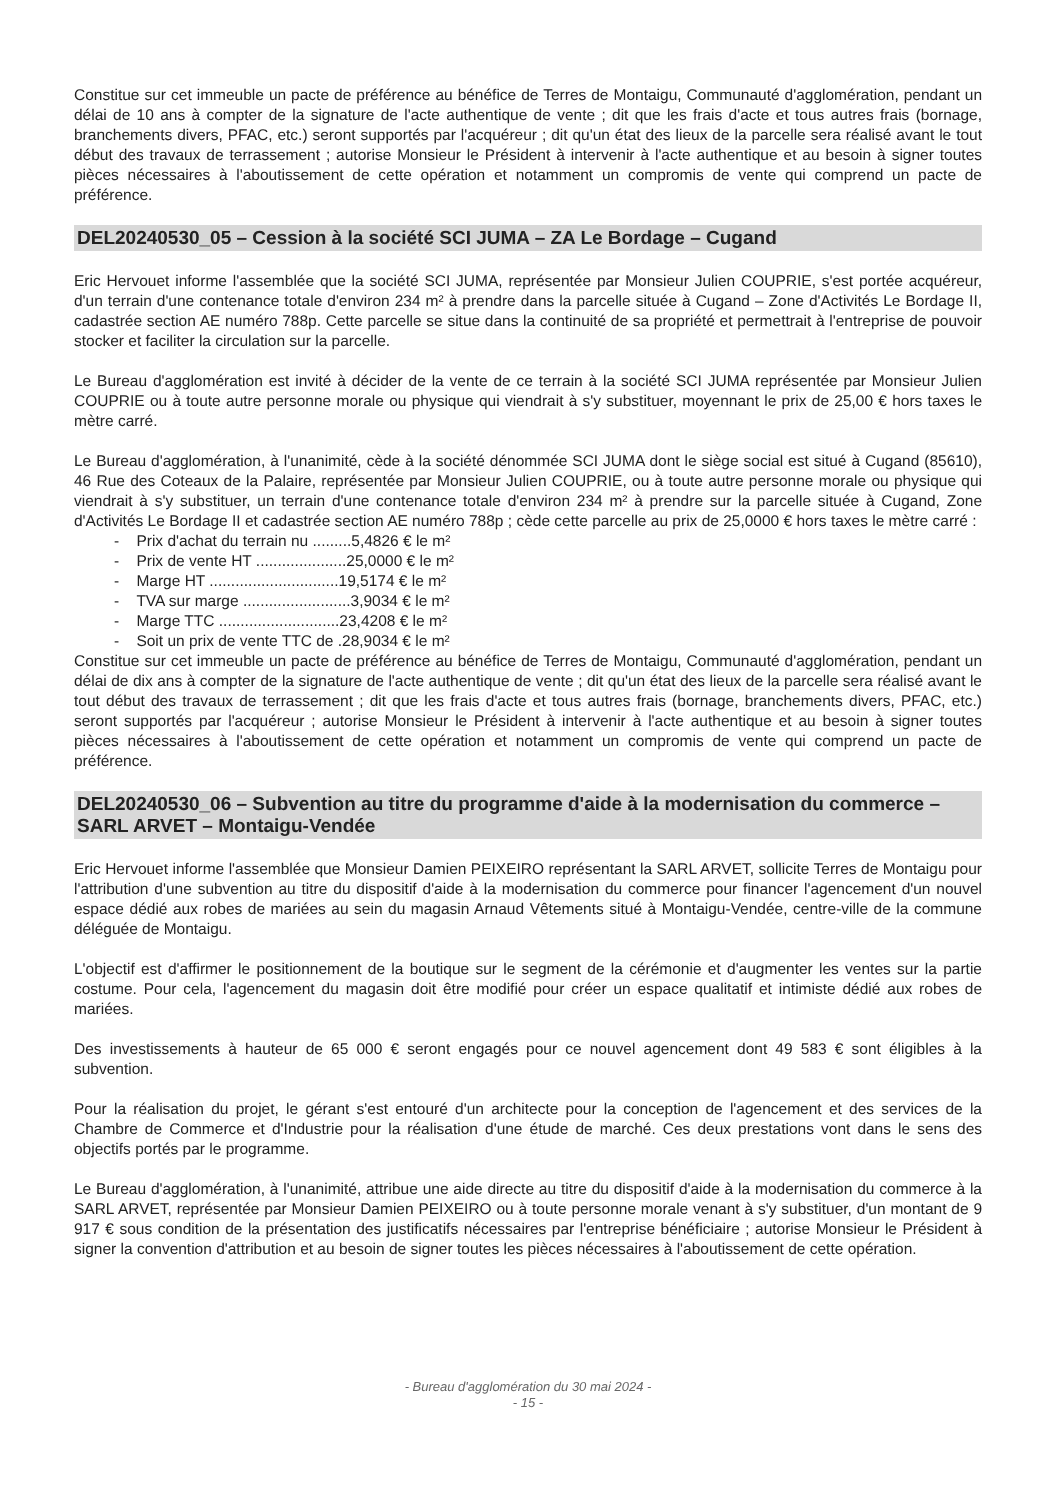Constitue sur cet immeuble un pacte de préférence au bénéfice de Terres de Montaigu, Communauté d'agglomération, pendant un délai de 10 ans à compter de la signature de l'acte authentique de vente ; dit que les frais d'acte et tous autres frais (bornage, branchements divers, PFAC, etc.) seront supportés par l'acquéreur ; dit qu'un état des lieux de la parcelle sera réalisé avant le tout début des travaux de terrassement ; autorise Monsieur le Président à intervenir à l'acte authentique et au besoin à signer toutes pièces nécessaires à l'aboutissement de cette opération et notamment un compromis de vente qui comprend un pacte de préférence.
DEL20240530_05 – Cession à la société SCI JUMA – ZA Le Bordage – Cugand
Eric Hervouet informe l'assemblée que la société SCI JUMA, représentée par Monsieur Julien COUPRIE, s'est portée acquéreur, d'un terrain d'une contenance totale d'environ 234 m² à prendre dans la parcelle située à Cugand – Zone d'Activités Le Bordage II, cadastrée section AE numéro 788p. Cette parcelle se situe dans la continuité de sa propriété et permettrait à l'entreprise de pouvoir stocker et faciliter la circulation sur la parcelle.
Le Bureau d'agglomération est invité à décider de la vente de ce terrain à la société SCI JUMA représentée par Monsieur Julien COUPRIE ou à toute autre personne morale ou physique qui viendrait à s'y substituer, moyennant le prix de 25,00 € hors taxes le mètre carré.
Le Bureau d'agglomération, à l'unanimité, cède à la société dénommée SCI JUMA dont le siège social est situé à Cugand (85610), 46 Rue des Coteaux de la Palaire, représentée par Monsieur Julien COUPRIE, ou à toute autre personne morale ou physique qui viendrait à s'y substituer, un terrain d'une contenance totale d'environ 234 m² à prendre sur la parcelle située à Cugand, Zone d'Activités Le Bordage II et cadastrée section AE numéro 788p ; cède cette parcelle au prix de 25,0000 € hors taxes le mètre carré :
- Prix d'achat du terrain nu .........5,4826 € le m²
- Prix de vente HT .....................25,0000 € le m²
- Marge HT ..............................19,5174 € le m²
- TVA sur marge .........................3,9034 € le m²
- Marge TTC ............................23,4208 € le m²
- Soit un prix de vente TTC de .28,9034 € le m²
Constitue sur cet immeuble un pacte de préférence au bénéfice de Terres de Montaigu, Communauté d'agglomération, pendant un délai de dix ans à compter de la signature de l'acte authentique de vente ; dit qu'un état des lieux de la parcelle sera réalisé avant le tout début des travaux de terrassement ; dit que les frais d'acte et tous autres frais (bornage, branchements divers, PFAC, etc.) seront supportés par l'acquéreur ; autorise Monsieur le Président à intervenir à l'acte authentique et au besoin à signer toutes pièces nécessaires à l'aboutissement de cette opération et notamment un compromis de vente qui comprend un pacte de préférence.
DEL20240530_06 – Subvention au titre du programme d'aide à la modernisation du commerce – SARL ARVET – Montaigu-Vendée
Eric Hervouet informe l'assemblée que Monsieur Damien PEIXEIRO représentant la SARL ARVET, sollicite Terres de Montaigu pour l'attribution d'une subvention au titre du dispositif d'aide à la modernisation du commerce pour financer l'agencement d'un nouvel espace dédié aux robes de mariées au sein du magasin Arnaud Vêtements situé à Montaigu-Vendée, centre-ville de la commune déléguée de Montaigu.
L'objectif est d'affirmer le positionnement de la boutique sur le segment de la cérémonie et d'augmenter les ventes sur la partie costume. Pour cela, l'agencement du magasin doit être modifié pour créer un espace qualitatif et intimiste dédié aux robes de mariées.
Des investissements à hauteur de 65 000 € seront engagés pour ce nouvel agencement dont 49 583 € sont éligibles à la subvention.
Pour la réalisation du projet, le gérant s'est entouré d'un architecte pour la conception de l'agencement et des services de la Chambre de Commerce et d'Industrie pour la réalisation d'une étude de marché. Ces deux prestations vont dans le sens des objectifs portés par le programme.
Le Bureau d'agglomération, à l'unanimité, attribue une aide directe au titre du dispositif d'aide à la modernisation du commerce à la SARL ARVET, représentée par Monsieur Damien PEIXEIRO ou à toute personne morale venant à s'y substituer, d'un montant de 9 917 € sous condition de la présentation des justificatifs nécessaires par l'entreprise bénéficiaire ; autorise Monsieur le Président à signer la convention d'attribution et au besoin de signer toutes les pièces nécessaires à l'aboutissement de cette opération.
- Bureau d'agglomération du 30 mai 2024 -
- 15 -